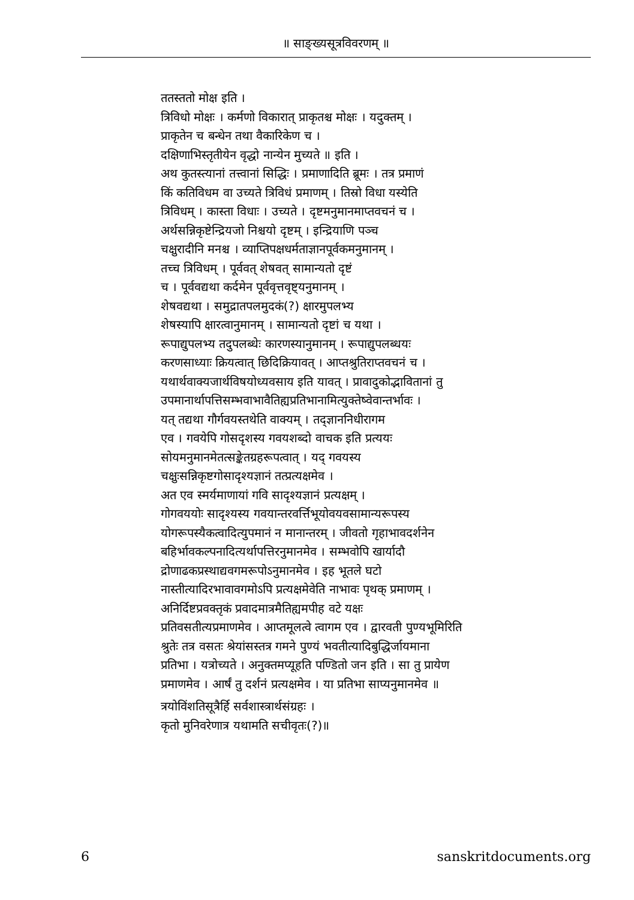॥ साङ्ख्यसूत्रविवरणम् ॥
ततस्ततो मोक्ष इति ।
त्रिविधो मोक्षः । कर्मणो विकारात् प्राकृतश्च मोक्षः । यदुक्तम् ।
प्राकृतेन च बन्धेन तथा वैकारिकेण च ।
दक्षिणाभिस्तृतीयेन वृद्धो नान्येन मुच्यते ॥ इति ।
अथ कुतस्त्यानां तत्त्वानां सिद्धिः । प्रमाणादिति ब्रूमः । तत्र प्रमाणं
किं कतिविधम वा उच्यते त्रिविधं प्रमाणम् । तिस्रो विधा यस्येति
त्रिविधम् । कास्ता विधाः । उच्यते । दृष्टमनुमानमाप्तवचनं च ।
अर्थसन्निकृष्टेन्द्रियजो निश्चयो दृष्टम् । इन्द्रियाणि पञ्च
चक्षुरादीनि मनश्च । व्याप्तिपक्षधर्मताज्ञानपूर्वकमनुमानम् ।
तच्च त्रिविधम् । पूर्ववत् शेषवत् सामान्यतो दृष्टं
च । पूर्ववद्यथा कर्दमेन पूर्ववृत्तवृष्ट्यनुमानम् ।
शेषवद्यथा । समुद्रातपलमुदकं(?) क्षारमुपलभ्य
शेषस्यापि क्षारत्वानुमानम् । सामान्यतो दृष्टां च यथा ।
रूपाद्युपलभ्य तदुपलब्धेः कारणस्यानुमानम् । रूपाद्युपलब्धयः
करणसाध्याः क्रियत्वात् छिदिक्रियावत् । आप्तश्रुतिराप्तवचनं च ।
यथार्थवाक्यजार्थविषयोध्यवसाय इति यावत् । प्रावादुकोद्भावितानां तु
उपमानार्थापत्तिसम्भवाभावैतिह्यप्रतिभानामित्युक्तेष्वेवान्तर्भावः ।
यत् तद्यथा गौर्गवयस्तथेति वाक्यम् । तद्ज्ञाननिधीरागम
एव । गवयेपि गोसदृशस्य गवयशब्दो वाचक इति प्रत्ययः
सोयमनुमानमेतत्सङ्केतग्रहरूपत्वात् । यद् गवयस्य
चक्षुःसन्निकृष्टगोसादृश्यज्ञानं तत्प्रत्यक्षमेव ।
अत एव स्मर्यमाणायां गवि सादृश्यज्ञानं प्रत्यक्षम् ।
गोगवययोः सादृश्यस्य गवयान्तरवर्त्तिभूयोवयवसामान्यरूपस्य
योगरूपस्यैकत्वादित्युपमानं न मानान्तरम् । जीवतो गृहाभावदर्शनेन
बहिर्भावकल्पनादित्यर्थापत्तिरनुमानमेव । सम्भवोपि खार्यादौ
द्रोणाढकप्रस्थाद्यवगमरूपोऽनुमानमेव । इह भूतले घटो
नास्तीत्यादिरभावावगमोऽपि प्रत्यक्षमेवेति नाभावः पृथक् प्रमाणम् ।
अनिर्दिष्टप्रवक्तृकं प्रवादमात्रमैतिह्यमपीह वटे यक्षः
प्रतिवसतीत्यप्रमाणमेव । आप्तमूलत्वे त्वागम एव । द्वारवती पुण्यभूमिरिति
श्रुतेः तत्र वसतः श्रेयांसस्तत्र गमने पुण्यं भवतीत्यादिबुद्धिर्जायमाना
प्रतिभा । यत्रोच्यते । अनुक्तमप्यूहति पण्डितो जन इति । सा तु प्रायेण
प्रमाणमेव । आर्षं तु दर्शनं प्रत्यक्षमेव । या प्रतिभा साप्यनुमानमेव ॥
त्रयोविंशतिसूत्रैर्हि सर्वशास्त्रार्थसंग्रहः ।
कृतो मुनिवरेणात्र यथामति सचीवृतः(?)॥
6 sanskritdocuments.org